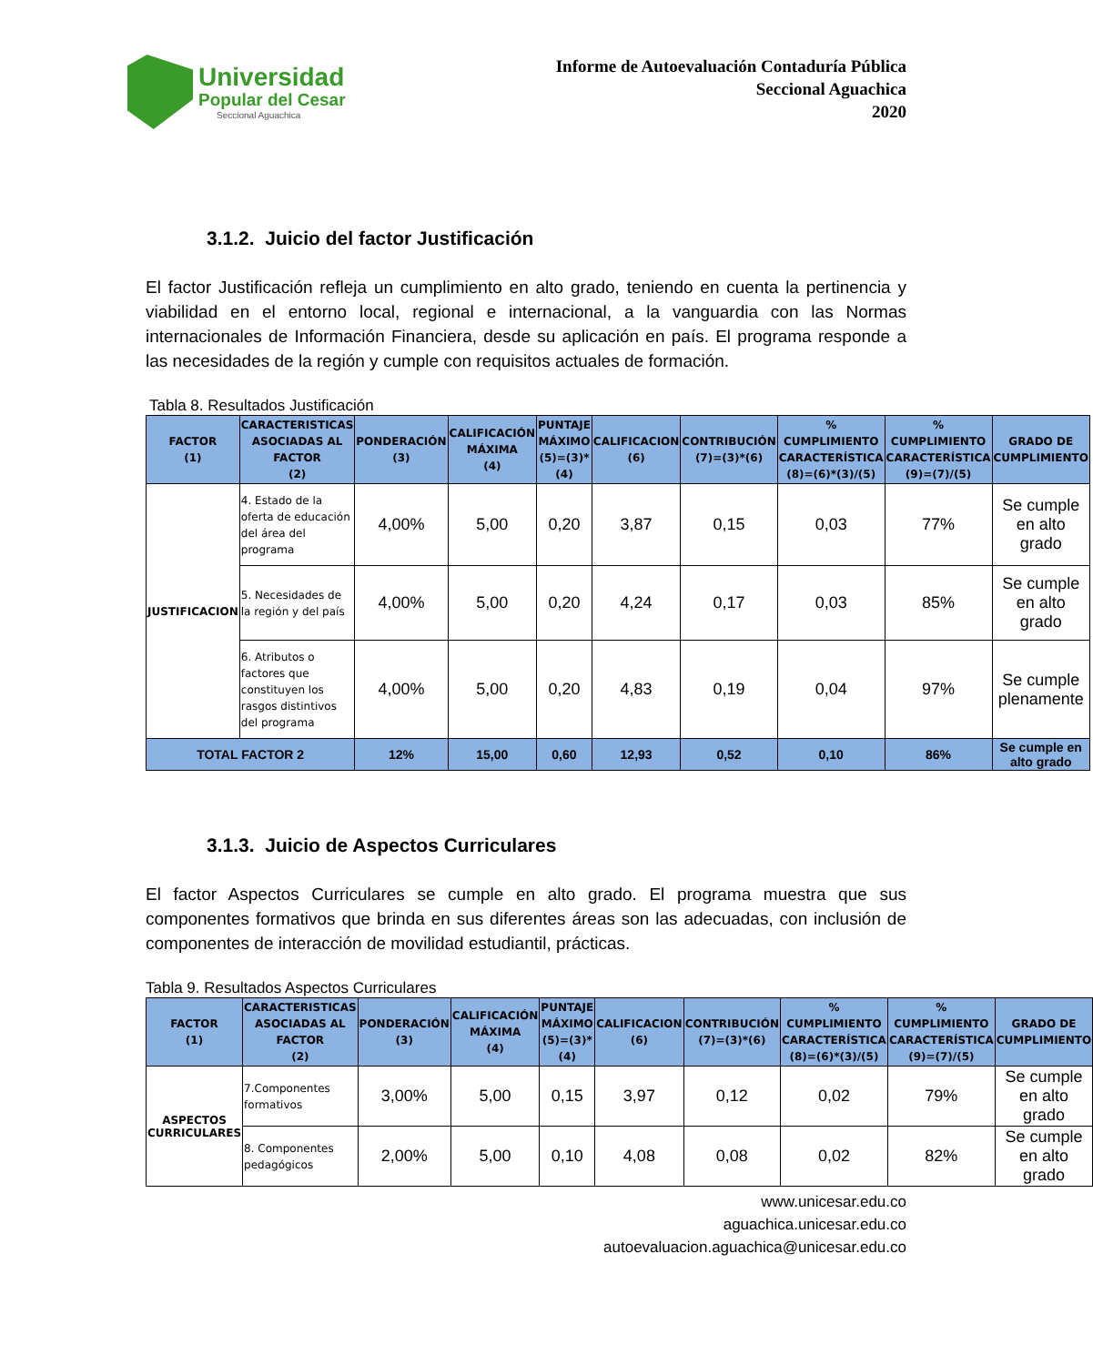Universidad
Popular del Cesar
Seccional Aguachica
Informe de Autoevaluación Contaduría Pública
Seccional Aguachica
2020
3.1.2. Juicio del factor Justificación
El factor Justificación refleja un cumplimiento en alto grado, teniendo en cuenta la pertinencia y viabilidad en el entorno local, regional e internacional, a la vanguardia con las Normas internacionales de Información Financiera, desde su aplicación en país. El programa responde a las necesidades de la región y cumple con requisitos actuales de formación.
Tabla 8. Resultados Justificación
| FACTOR (1) | CARACTERISTICAS ASOCIADAS AL FACTOR (2) | PONDERACIÓN (3) | CALIFICACIÓN MÁXIMA (4) | PUNTAJE MÁXIMO (5)=(3)*(4) | CALIFICACION (6) | CONTRIBUCIÓN (7)=(3)*(6) | % CUMPLIMIENTO CARACTERÍSTICA (8)=(6)*(3)/(5) | % CUMPLIMIENTO CARACTERÍSTICA (9)=(7)/(5) | GRADO DE CUMPLIMIENTO |
| --- | --- | --- | --- | --- | --- | --- | --- | --- | --- |
| JUSTIFICACION | 4. Estado de la oferta de educación del área del programa | 4,00% | 5,00 | 0,20 | 3,87 | 0,15 | 0,03 | 77% | Se cumple en alto grado |
| | 5. Necesidades de la región y del país | 4,00% | 5,00 | 0,20 | 4,24 | 0,17 | 0,03 | 85% | Se cumple en alto grado |
| | 6. Atributos o factores que constituyen los rasgos distintivos del programa | 4,00% | 5,00 | 0,20 | 4,83 | 0,19 | 0,04 | 97% | Se cumple plenamente |
| TOTAL FACTOR 2 | | 12% | 15,00 | 0,60 | 12,93 | 0,52 | 0,10 | 86% | Se cumple en alto grado |
3.1.3. Juicio de Aspectos Curriculares
El factor Aspectos Curriculares se cumple en alto grado. El programa muestra que sus componentes formativos que brinda en sus diferentes áreas son las adecuadas, con inclusión de componentes de interacción de movilidad estudiantil, prácticas.
Tabla 9. Resultados Aspectos Curriculares
| FACTOR (1) | CARACTERISTICAS ASOCIADAS AL FACTOR (2) | PONDERACIÓN (3) | CALIFICACIÓN MÁXIMA (4) | PUNTAJE MÁXIMO (5)=(3)*(4) | CALIFICACION (6) | CONTRIBUCIÓN (7)=(3)*(6) | % CUMPLIMIENTO CARACTERÍSTICA (8)=(6)*(3)/(5) | % CUMPLIMIENTO CARACTERÍSTICA (9)=(7)/(5) | GRADO DE CUMPLIMIENTO |
| --- | --- | --- | --- | --- | --- | --- | --- | --- | --- |
| ASPECTOS CURRICULARES | 7.Componentes formativos | 3,00% | 5,00 | 0,15 | 3,97 | 0,12 | 0,02 | 79% | Se cumple en alto grado |
| | 8. Componentes pedagógicos | 2,00% | 5,00 | 0,10 | 4,08 | 0,08 | 0,02 | 82% | Se cumple en alto grado |
www.unicesar.edu.co
aguachica.unicesar.edu.co
autoevaluacion.aguachica@unicesar.edu.co